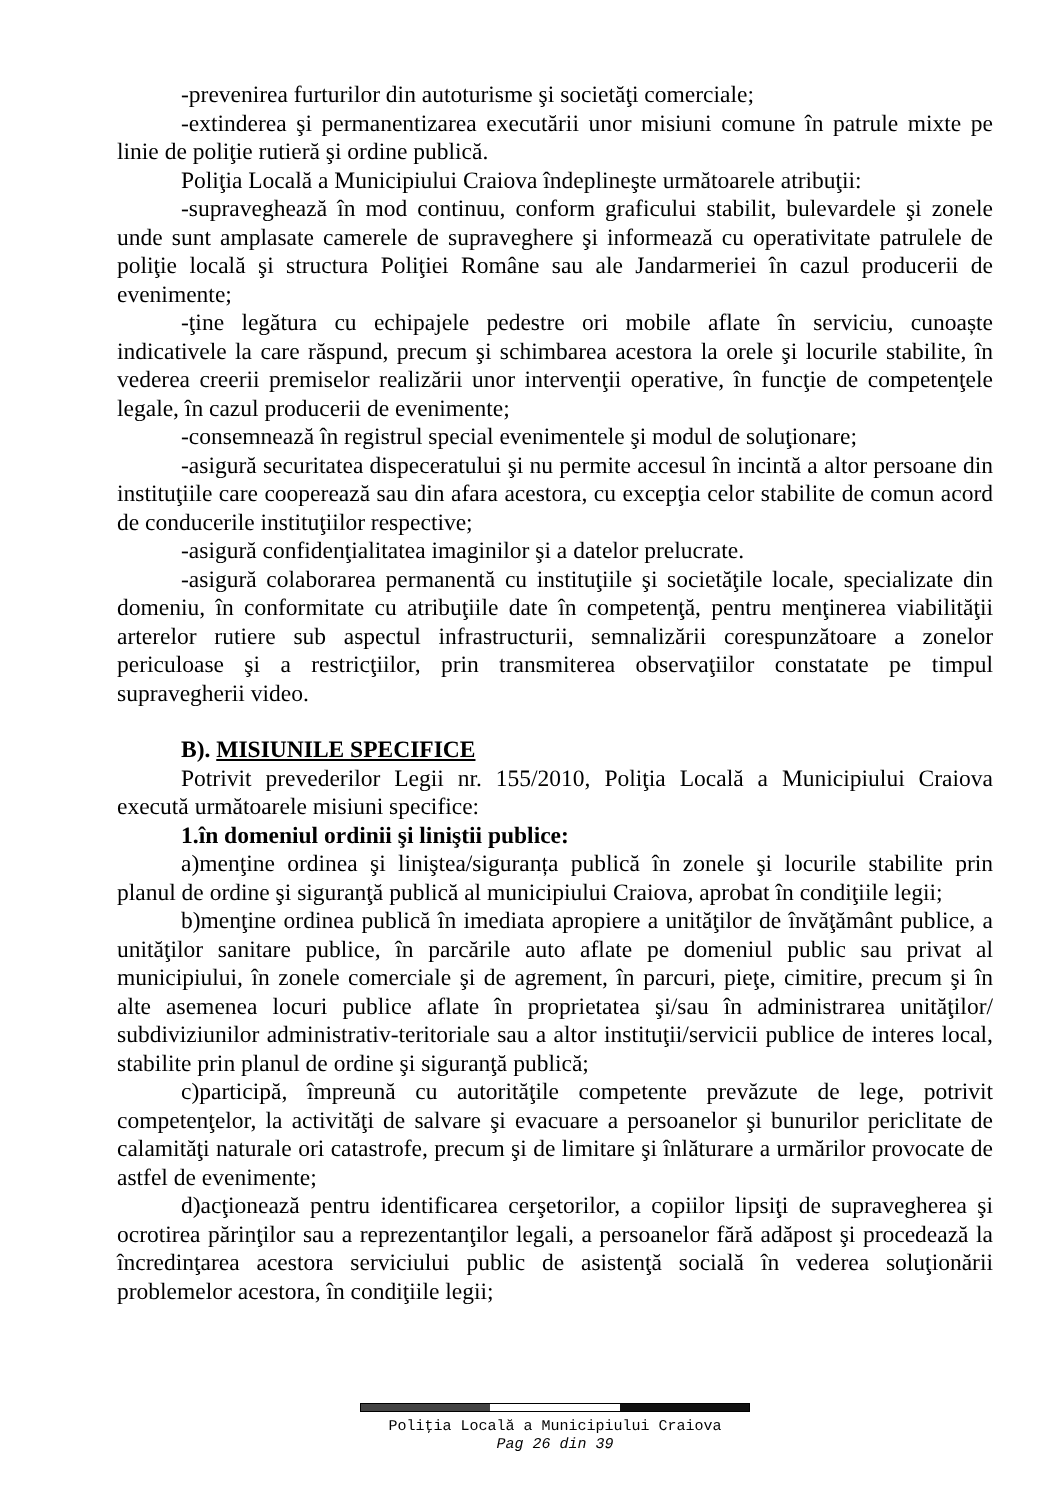-prevenirea furturilor din autoturisme şi societăţi comerciale;
-extinderea şi permanentizarea executării unor misiuni comune în patrule mixte pe linie de poliţie rutieră şi ordine publică.
Poliţia Locală a Municipiului Craiova îndeplineşte următoarele atribuţii:
-supraveghează în mod continuu, conform graficului stabilit, bulevardele şi zonele unde sunt amplasate camerele de supraveghere şi informează cu operativitate patrulele de poliţie locală şi structura Poliţiei Române sau ale Jandarmeriei în cazul producerii de evenimente;
-ţine legătura cu echipajele pedestre ori mobile aflate în serviciu, cunoaște indicativele la care răspund, precum şi schimbarea acestora la orele şi locurile stabilite, în vederea creerii premiselor realizării unor intervenţii operative, în funcţie de competenţele legale, în cazul producerii de evenimente;
-consemnează în registrul special evenimentele şi modul de soluţionare;
-asigură securitatea dispeceratului şi nu permite accesul în incintă a altor persoane din instituţiile care cooperează sau din afara acestora, cu excepţia celor stabilite de comun acord de conducerile instituţiilor respective;
-asigură confidenţialitatea imaginilor şi a datelor prelucrate.
-asigură colaborarea permanentă cu instituţiile şi societăţile locale, specializate din domeniu, în conformitate cu atribuţiile date în competenţă, pentru menţinerea viabilităţii arterelor rutiere sub aspectul infrastructurii, semnalizării corespunzătoare a zonelor periculoase şi a restricţiilor, prin transmiterea observaţiilor constatate pe timpul supravegherii video.
B). MISIUNILE SPECIFICE
Potrivit prevederilor Legii nr. 155/2010, Poliţia Locală a Municipiului Craiova execută următoarele misiuni specifice:
1.în domeniul ordinii şi liniştii publice:
a)menţine ordinea şi liniştea/siguranța publică în zonele şi locurile stabilite prin planul de ordine şi siguranţă publică al municipiului Craiova, aprobat în condiţiile legii;
b)menţine ordinea publică în imediata apropiere a unităţilor de învăţământ publice, a unităţilor sanitare publice, în parcările auto aflate pe domeniul public sau privat al municipiului, în zonele comerciale şi de agrement, în parcuri, pieţe, cimitire, precum şi în alte asemenea locuri publice aflate în proprietatea şi/sau în administrarea unităţilor/ subdiviziunilor administrativ-teritoriale sau a altor instituţii/servicii publice de interes local, stabilite prin planul de ordine şi siguranţă publică;
c)participă, împreună cu autorităţile competente prevăzute de lege, potrivit competenţelor, la activităţi de salvare şi evacuare a persoanelor şi bunurilor periclitate de calamităţi naturale ori catastrofe, precum şi de limitare şi înlăturare a urmărilor provocate de astfel de evenimente;
d)acţionează pentru identificarea cerşetorilor, a copiilor lipsiţi de supravegherea şi ocrotirea părinţilor sau a reprezentanţilor legali, a persoanelor fără adăpost şi procedează la încredinţarea acestora serviciului public de asistenţă socială în vederea soluţionării problemelor acestora, în condiţiile legii;
Poliţia Locală a Municipiului Craiova
Pag 26 din 39